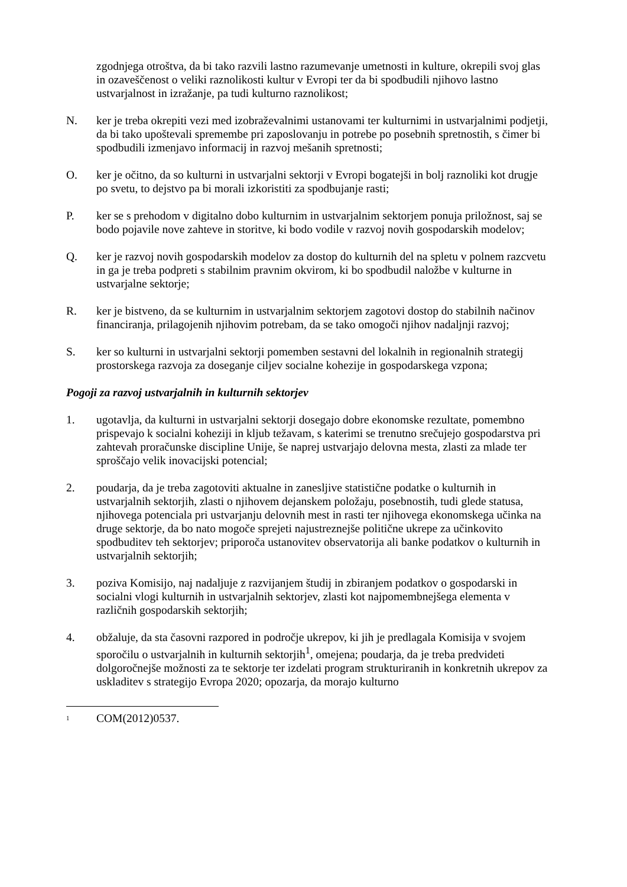zgodnjega otroštva, da bi tako razvili lastno razumevanje umetnosti in kulture, okrepili svoj glas in ozaveščenost o veliki raznolikosti kultur v Evropi ter da bi spodbudili njihovo lastno ustvarjalnost in izražanje, pa tudi kulturno raznolikost;
N. ker je treba okrepiti vezi med izobraževalnimi ustanovami ter kulturnimi in ustvarjalnimi podjetji, da bi tako upoštevali spremembe pri zaposlovanju in potrebe po posebnih spretnostih, s čimer bi spodbudili izmenjavo informacij in razvoj mešanih spretnosti;
O. ker je očitno, da so kulturni in ustvarjalni sektorji v Evropi bogatejši in bolj raznoliki kot drugje po svetu, to dejstvo pa bi morali izkoristiti za spodbujanje rasti;
P. ker se s prehodom v digitalno dobo kulturnim in ustvarjalnim sektorjem ponuja priložnost, saj se bodo pojavile nove zahteve in storitve, ki bodo vodile v razvoj novih gospodarskih modelov;
Q. ker je razvoj novih gospodarskih modelov za dostop do kulturnih del na spletu v polnem razcvetu in ga je treba podpreti s stabilnim pravnim okvirom, ki bo spodbudil naložbe v kulturne in ustvarjalne sektorje;
R. ker je bistveno, da se kulturnim in ustvarjalnim sektorjem zagotovi dostop do stabilnih načinov financiranja, prilagojenih njihovim potrebam, da se tako omogoči njihov nadaljnji razvoj;
S. ker so kulturni in ustvarjalni sektorji pomemben sestavni del lokalnih in regionalnih strategij prostorskega razvoja za doseganje ciljev socialne kohezije in gospodarskega vzpona;
Pogoji za razvoj ustvarjalnih in kulturnih sektorjev
1. ugotavlja, da kulturni in ustvarjalni sektorji dosegajo dobre ekonomske rezultate, pomembno prispevajo k socialni koheziji in kljub težavam, s katerimi se trenutno srečujejo gospodarstva pri zahtevah proračunske discipline Unije, še naprej ustvarjajo delovna mesta, zlasti za mlade ter sproščajo velik inovacijski potencial;
2. poudarja, da je treba zagotoviti aktualne in zanesljive statistične podatke o kulturnih in ustvarjalnih sektorjih, zlasti o njihovem dejanskem položaju, posebnostih, tudi glede statusa, njihovega potenciala pri ustvarjanju delovnih mest in rasti ter njihovega ekonomskega učinka na druge sektorje, da bo nato mogoče sprejeti najustreznejše politične ukrepe za učinkovito spodbuditev teh sektorjev; priporoča ustanovitev observatorija ali banke podatkov o kulturnih in ustvarjalnih sektorjih;
3. poziva Komisijo, naj nadaljuje z razvijanjem študij in zbiranjem podatkov o gospodarski in socialni vlogi kulturnih in ustvarjalnih sektorjev, zlasti kot najpomembnejšega elementa v različnih gospodarskih sektorjih;
4. obžaluje, da sta časovni razpored in področje ukrepov, ki jih je predlagala Komisija v svojem sporočilu o ustvarjalnih in kulturnih sektorjih<sup>1</sup>, omejena; poudarja, da je treba predvideti dolgoročnejše možnosti za te sektorje ter izdelati program strukturiranih in konkretnih ukrepov za uskladitev s strategijo Evropa 2020; opozarja, da morajo kulturno
<sup>1</sup>
COM(2012)0537.